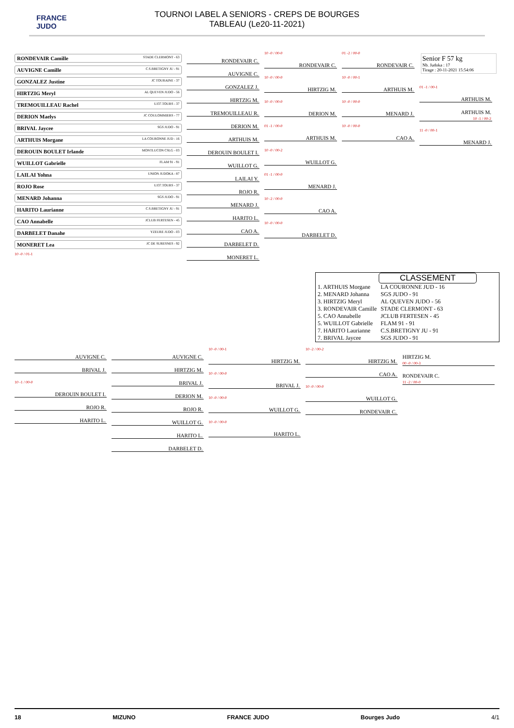FRANCE
JUDO
TOURNOI LABEL A SENIORS - CREPS DE BOURGES
TABLEAU (Le20-11-2021)
Senior F 57 kg
Nb. Judoka : 17
Tirage : 20-11-2021 15:54:06
RONDEVAIR Camille STADE CLERMONT - 63
AUVIGNE Camille C.S.BRETIGNY JU - 91
GONZALEZ Justine JC TOURAINE - 37
HIRTZIG Meryl AL QUEVEN JUDO - 56
TREMOUILLEAU Rachel UJ37.TOURS - 37
DERION Maelys JC COULOMMIERS - 77
BRIVAL Jaycee SGS JUDO - 91
ARTHUIS Morgane LA COURONNE JUD - 16
DEROUIN BOULET Irlande MONTLUCON CSLG - 03
WUILLOT Gabrielle FLAM 91 - 91
LAILAI Yohna UNION JUDOKA - 87
ROJO Rose UJ37.TOURS - 37
MENARD Johanna SGS JUDO - 91
HARITO Laurianne C.S.BRETIGNY JU - 91
CAO Annabelle JCLUB FERTESEN - 45
DARBELET Danahe YZEURE JUDO - 03
MONERET Lea JC DE SURESNES - 92
10 -0 / 01-1
RONDEVAIR C.
AUVIGNE C.
GONZALEZ J.
HIRTZIG M.
TREMOUILLEAU R.
DERION M.
ARTHUIS M.
DEROUIN BOULET I.
WUILLOT G.
LAILAI Y.
ROJO R.
MENARD J.
HARITO L.
CAO A.
DARBELET D.
MONERET L.
10 -0 / 00-0
RONDEVAIR C.
10 -0 / 00-0
HIRTZIG M.
10 -0 / 00-0
DERION M.
01 -1 / 00-0
ARTHUIS M.
10 -0 / 00-2
WUILLOT G.
01 -1 / 00-0
MENARD J.
10 -2 / 00-0
CAO A.
10 -0 / 00-0
DARBELET D.
01 -2 / 00-0
RONDEVAIR C.
10 -0 / 00-1
ARTHUIS M.
10 -0 / 00-0
MENARD J.
10 -0 / 00-0
CAO A.
01 -1 / 00-1
ARTHUIS M.
ARTHUIS M.
10 -1 / 00-2
11 -0 / 00-1
MENARD J.
CLASSEMENT
| 1. ARTHUIS Morgane | LA COURONNE JUD - 16 |
| 2. MENARD Johanna | SGS JUDO - 91 |
| 3. HIRTZIG Meryl | AL QUEVEN JUDO - 56 |
| 3. RONDEVAIR Camille | STADE CLERMONT - 63 |
| 5. CAO Annabelle | JCLUB FERTESEN - 45 |
| 5. WUILLOT Gabrielle | FLAM 91 - 91 |
| 7. HARITO Laurianne | C.S.BRETIGNY JU - 91 |
| 7. BRIVAL Jaycee | SGS JUDO - 91 |
AUVIGNE C.
BRIVAL J.
10 -1 / 00-0
DEROUIN BOULET I.
ROJO R.
HARITO L.
AUVIGNE C.
HIRTZIG M.
BRIVAL J.
DERION M.
ROJO R.
WUILLOT G.
HARITO L.
DARBELET D.
10 -0 / 00-1
HIRTZIG M.
10 -0 / 00-0
BRIVAL J.
10 -0 / 00-0
WUILLOT G.
10 -0 / 00-0
HARITO L.
10 -2 / 00-2
HIRTZIG M.
CAO A.
10 -0 / 00-0
WUILLOT G.
RONDEVAIR C.
HIRTZIG M.
00 -0 / 00-3
RONDEVAIR C.
11 -2 / 00-0
18 MIZUNO FRANCE JUDO Bourges Judo 4/1